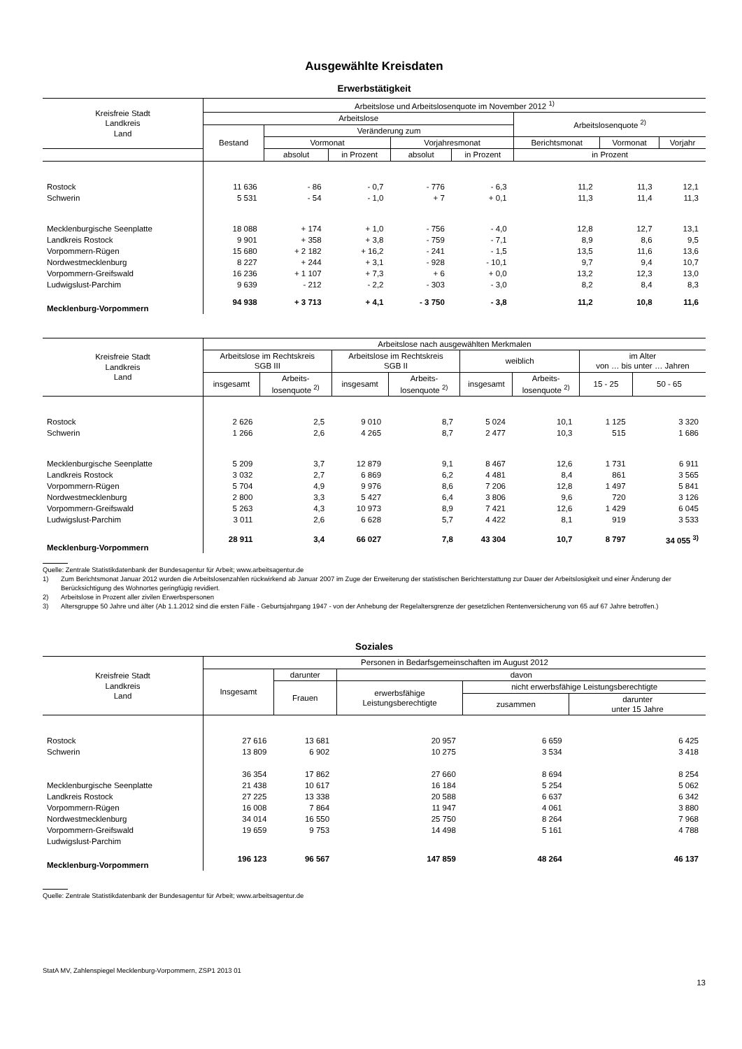Ausgewählte Kreisdaten
Erwerbstätigkeit
| Kreisfreie Stadt Landkreis Land | Arbeitslose und Arbeitslosenquote im November 2012 <sup>1)</sup> | | | | | | | |
| --- | --- | --- | --- | --- | --- | --- | --- | --- |
| | Arbeitslose | | | | | Arbeitslosenquote <sup>2)</sup> | | |
| | Bestand | Veränderung zum | | | | | | |
| | | Vormonat | | Vorjahresmonat | | Berichtsmonat | Vormonat | Vorjahr |
| | | absolut | in Prozent | absolut | in Prozent | in Prozent | | |
| Rostock | 11 636 | - 86 | - 0,7 | - 776 | - 6,3 | 11,2 | 11,3 | 12,1 |
| Schwerin | 5 531 | - 54 | - 1,0 | + 7 | + 0,1 | 11,3 | 11,4 | 11,3 |
| Mecklenburgische Seenplatte | 18 088 | + 174 | + 1,0 | - 756 | - 4,0 | 12,8 | 12,7 | 13,1 |
| Landkreis Rostock | 9 901 | + 358 | + 3,8 | - 759 | - 7,1 | 8,9 | 8,6 | 9,5 |
| Vorpommern-Rügen | 15 680 | + 2 182 | + 16,2 | - 241 | - 1,5 | 13,5 | 11,6 | 13,6 |
| Nordwestmecklenburg | 8 227 | + 244 | + 3,1 | - 928 | - 10,1 | 9,7 | 9,4 | 10,7 |
| Vorpommern-Greifswald | 16 236 | + 1 107 | + 7,3 | + 6 | + 0,0 | 13,2 | 12,3 | 13,0 |
| Ludwigslust-Parchim | 9 639 | - 212 | - 2,2 | - 303 | - 3,0 | 8,2 | 8,4 | 8,3 |
| Mecklenburg-Vorpommern | 94 938 | + 3 713 | + 4,1 | - 3 750 | - 3,8 | 11,2 | 10,8 | 11,6 |
| Kreisfreie Stadt Landkreis Land | Arbeitslose nach ausgewählten Merkmalen | | | | | | | |
| --- | --- | --- | --- | --- | --- | --- | --- | --- |
| | Arbeitslose im Rechtskreis SGB III | | Arbeitslose im Rechtskreis SGB II | | weiblich | | im Alter von … bis unter … Jahren | |
| | insgesamt | Arbeits- losenquote <sup>2)</sup> | insgesamt | Arbeits- losenquote <sup>2)</sup> | insgesamt | Arbeits- losenquote <sup>2)</sup> | 15 - 25 | 50 - 65 |
| Rostock | 2 626 | 2,5 | 9 010 | 8,7 | 5 024 | 10,1 | 1 125 | 3 320 |
| Schwerin | 1 266 | 2,6 | 4 265 | 8,7 | 2 477 | 10,3 | 515 | 1 686 |
| Mecklenburgische Seenplatte | 5 209 | 3,7 | 12 879 | 9,1 | 8 467 | 12,6 | 1 731 | 6 911 |
| Landkreis Rostock | 3 032 | 2,7 | 6 869 | 6,2 | 4 481 | 8,4 | 861 | 3 565 |
| Vorpommern-Rügen | 5 704 | 4,9 | 9 976 | 8,6 | 7 206 | 12,8 | 1 497 | 5 841 |
| Nordwestmecklenburg | 2 800 | 3,3 | 5 427 | 6,4 | 3 806 | 9,6 | 720 | 3 126 |
| Vorpommern-Greifswald | 5 263 | 4,3 | 10 973 | 8,9 | 7 421 | 12,6 | 1 429 | 6 045 |
| Ludwigslust-Parchim | 3 011 | 2,6 | 6 628 | 5,7 | 4 422 | 8,1 | 919 | 3 533 |
| Mecklenburg-Vorpommern | 28 911 | 3,4 | 66 027 | 7,8 | 43 304 | 10,7 | 8 797 | 34 055 <sup>3)</sup> |
Quelle: Zentrale Statistikdatenbank der Bundesagentur für Arbeit; www.arbeitsagentur.de
1) Zum Berichtsmonat Januar 2012 wurden die Arbeitslosenzahlen rückwirkend ab Januar 2007 im Zuge der Erweiterung der statistischen Berichterstattung zur Dauer der Arbeitslosigkeit und einer Änderung der Berücksichtigung des Wohnortes geringfügig revidiert.
2) Arbeitslose in Prozent aller zivilen Erwerbspersonen
3) Altersgruppe 50 Jahre und älter (Ab 1.1.2012 sind die ersten Fälle - Geburtsjahrgang 1947 - von der Anhebung der Regelaltersgrenze der gesetzlichen Rentenversicherung von 65 auf 67 Jahre betroffen.)
Soziales
| Kreisfreie Stadt Landkreis Land | Personen in Bedarfsgemeinschaften im August 2012 | | | | |
| --- | --- | --- | --- | --- | --- |
| | Insgesamt | darunter | davon | | |
| | | Frauen | erwerbsfähige Leistungsberechtigte | nicht erwerbsfähige Leistungsberechtigte | |
| | | | | zusammen | darunter unter 15 Jahre |
| Rostock | 27 616 | 13 681 | 20 957 | 6 659 | 6 425 |
| Schwerin | 13 809 | 6 902 | 10 275 | 3 534 | 3 418 |
| | 36 354 | 17 862 | 27 660 | 8 694 | 8 254 |
| Mecklenburgische Seenplatte | 21 438 | 10 617 | 16 184 | 5 254 | 5 062 |
| Landkreis Rostock | 27 225 | 13 338 | 20 588 | 6 637 | 6 342 |
| Vorpommern-Rügen | 16 008 | 7 864 | 11 947 | 4 061 | 3 880 |
| Nordwestmecklenburg | 34 014 | 16 550 | 25 750 | 8 264 | 7 968 |
| Vorpommern-Greifswald | 19 659 | 9 753 | 14 498 | 5 161 | 4 788 |
| Ludwigslust-Parchim | | | | | |
| Mecklenburg-Vorpommern | 196 123 | 96 567 | 147 859 | 48 264 | 46 137 |
Quelle: Zentrale Statistikdatenbank der Bundesagentur für Arbeit; www.arbeitsagentur.de
StatA MV, Zahlenspiegel Mecklenburg-Vorpommern, ZSP1 2013 01
13